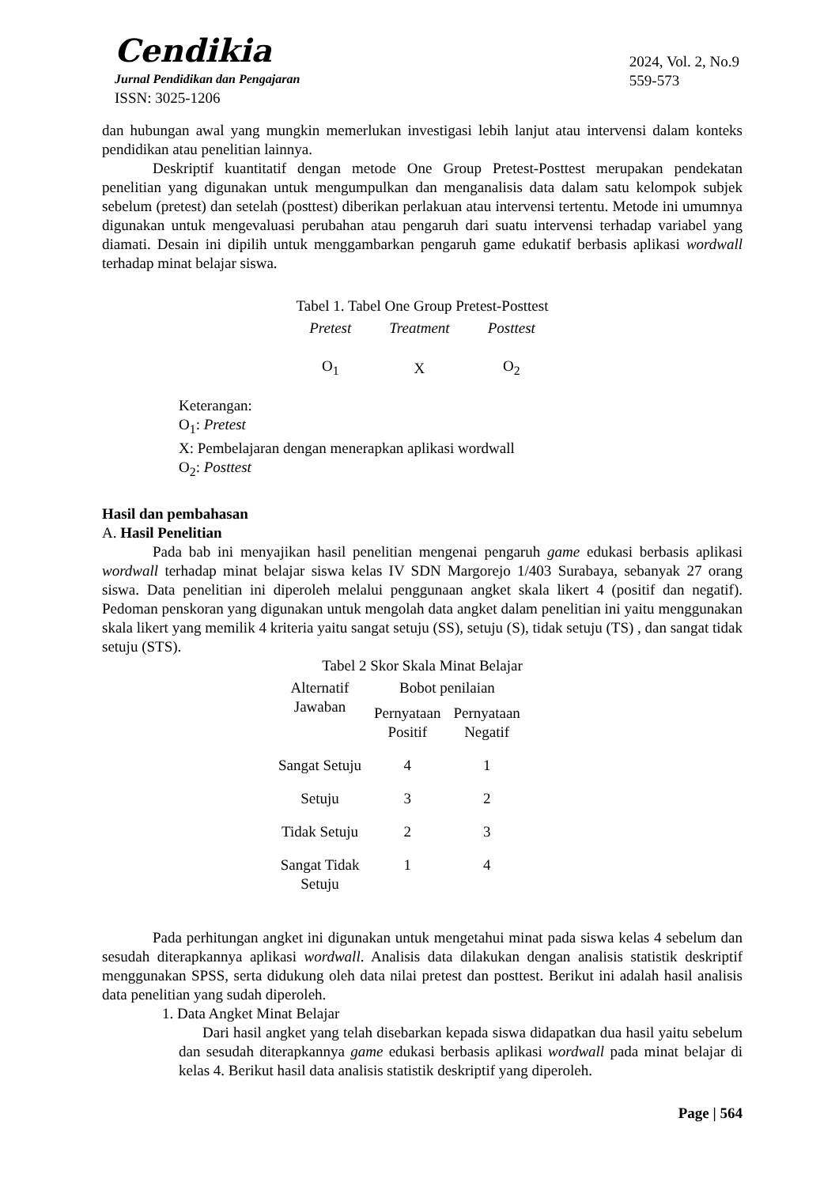Cendikia
Jurnal Pendidikan dan Pengajaran
ISSN: 3025-1206
2024, Vol. 2, No.9
559-573
dan hubungan awal yang mungkin memerlukan investigasi lebih lanjut atau intervensi dalam konteks pendidikan atau penelitian lainnya.
Deskriptif kuantitatif dengan metode One Group Pretest-Posttest merupakan pendekatan penelitian yang digunakan untuk mengumpulkan dan menganalisis data dalam satu kelompok subjek sebelum (pretest) dan setelah (posttest) diberikan perlakuan atau intervensi tertentu. Metode ini umumnya digunakan untuk mengevaluasi perubahan atau pengaruh dari suatu intervensi terhadap variabel yang diamati. Desain ini dipilih untuk menggambarkan pengaruh game edukatif berbasis aplikasi wordwall terhadap minat belajar siswa.
Tabel 1. Tabel One Group Pretest-Posttest
| Pretest | Treatment | Posttest |
| --- | --- | --- |
| O<sub>1</sub> | X | O<sub>2</sub> |
Keterangan:
O<sub>1</sub>: Pretest
X: Pembelajaran dengan menerapkan aplikasi wordwall
O<sub>2</sub>: Posttest
Hasil dan pembahasan
A. Hasil Penelitian
Pada bab ini menyajikan hasil penelitian mengenai pengaruh game edukasi berbasis aplikasi wordwall terhadap minat belajar siswa kelas IV SDN Margorejo 1/403 Surabaya, sebanyak 27 orang siswa. Data penelitian ini diperoleh melalui penggunaan angket skala likert 4 (positif dan negatif). Pedoman penskoran yang digunakan untuk mengolah data angket dalam penelitian ini yaitu menggunakan skala likert yang memilik 4 kriteria yaitu sangat setuju (SS), setuju (S), tidak setuju (TS) , dan sangat tidak setuju (STS).
Tabel 2 Skor Skala Minat Belajar
| Alternatif Jawaban | Bobot penilaian | |
| --- | --- | --- |
| | Pernyataan Positif | Pernyataan Negatif |
| Sangat Setuju | 4 | 1 |
| Setuju | 3 | 2 |
| Tidak Setuju | 2 | 3 |
| Sangat Tidak Setuju | 1 | 4 |
Pada perhitungan angket ini digunakan untuk mengetahui minat pada siswa kelas 4 sebelum dan sesudah diterapkannya aplikasi wordwall. Analisis data dilakukan dengan analisis statistik deskriptif menggunakan SPSS, serta didukung oleh data nilai pretest dan posttest. Berikut ini adalah hasil analisis data penelitian yang sudah diperoleh.
1. Data Angket Minat Belajar
Dari hasil angket yang telah disebarkan kepada siswa didapatkan dua hasil yaitu sebelum dan sesudah diterapkannya game edukasi berbasis aplikasi wordwall pada minat belajar di kelas 4. Berikut hasil data analisis statistik deskriptif yang diperoleh.
Page | 564